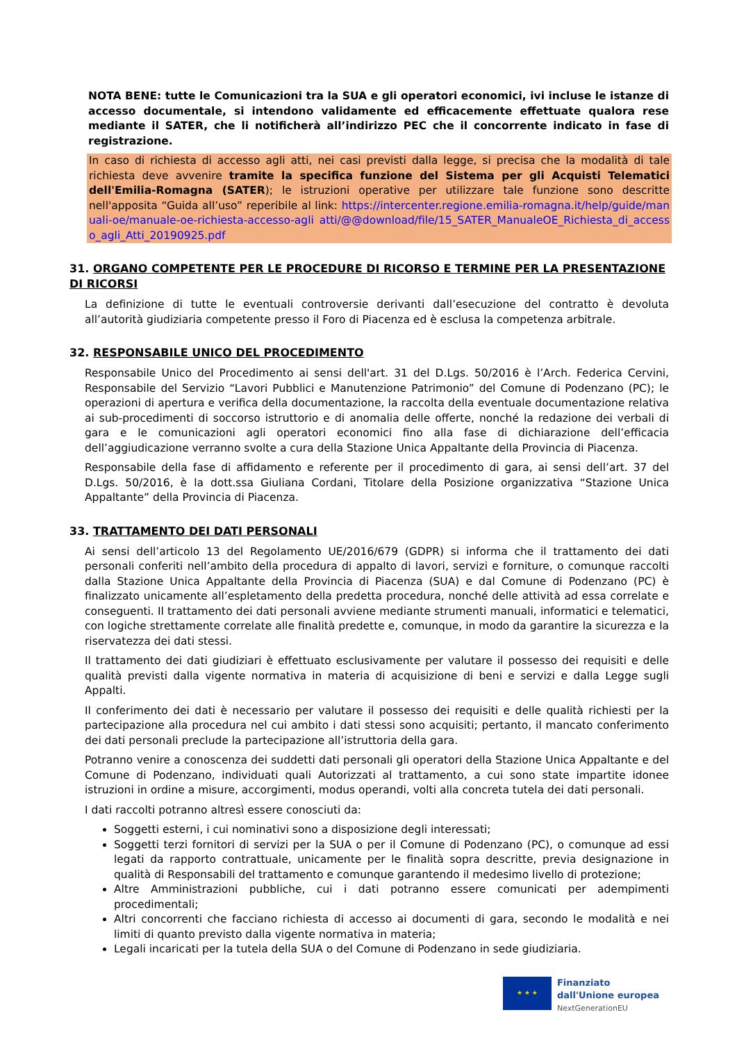NOTA BENE: tutte le Comunicazioni tra la SUA e gli operatori economici, ivi incluse le istanze di accesso documentale, si intendono validamente ed efficacemente effettuate qualora rese mediante il SATER, che li notificherà all’indirizzo PEC che il concorrente indicato in fase di registrazione.
In caso di richiesta di accesso agli atti, nei casi previsti dalla legge, si precisa che la modalità di tale richiesta deve avvenire tramite la specifica funzione del Sistema per gli Acquisti Telematici dell'Emilia-Romagna (SATER); le istruzioni operative per utilizzare tale funzione sono descritte nell'apposita “Guida all’uso” reperibile al link: https://intercenter.regione.emilia-romagna.it/help/guide/manuali-oe/manuale-oe-richiesta-accesso-agli atti/@@download/file/15_SATER_ManualeOE_Richiesta_di_accesso_agli_Atti_20190925.pdf
31. ORGANO COMPETENTE PER LE PROCEDURE DI RICORSO E TERMINE PER LA PRESENTAZIONE DI RICORSI
La definizione di tutte le eventuali controversie derivanti dall’esecuzione del contratto è devoluta all’autorità giudiziaria competente presso il Foro di Piacenza ed è esclusa la competenza arbitrale.
32. RESPONSABILE UNICO DEL PROCEDIMENTO
Responsabile Unico del Procedimento ai sensi dell'art. 31 del D.Lgs. 50/2016 è l’Arch. Federica Cervini, Responsabile del Servizio “Lavori Pubblici e Manutenzione Patrimonio” del Comune di Podenzano (PC); le operazioni di apertura e verifica della documentazione, la raccolta della eventuale documentazione relativa ai sub-procedimenti di soccorso istruttorio e di anomalia delle offerte, nonché la redazione dei verbali di gara e le comunicazioni agli operatori economici fino alla fase di dichiarazione dell’efficacia dell’aggiudicazione verranno svolte a cura della Stazione Unica Appaltante della Provincia di Piacenza.
Responsabile della fase di affidamento e referente per il procedimento di gara, ai sensi dell’art. 37 del D.Lgs. 50/2016, è la dott.ssa Giuliana Cordani, Titolare della Posizione organizzativa “Stazione Unica Appaltante” della Provincia di Piacenza.
33. TRATTAMENTO DEI DATI PERSONALI
Ai sensi dell’articolo 13 del Regolamento UE/2016/679 (GDPR) si informa che il trattamento dei dati personali conferiti nell’ambito della procedura di appalto di lavori, servizi e forniture, o comunque raccolti dalla Stazione Unica Appaltante della Provincia di Piacenza (SUA) e dal Comune di Podenzano (PC) è finalizzato unicamente all’espletamento della predetta procedura, nonché delle attività ad essa correlate e conseguenti. Il trattamento dei dati personali avviene mediante strumenti manuali, informatici e telematici, con logiche strettamente correlate alle finalità predette e, comunque, in modo da garantire la sicurezza e la riservatezza dei dati stessi.
Il trattamento dei dati giudiziari è effettuato esclusivamente per valutare il possesso dei requisiti e delle qualità previsti dalla vigente normativa in materia di acquisizione di beni e servizi e dalla Legge sugli Appalti.
Il conferimento dei dati è necessario per valutare il possesso dei requisiti e delle qualità richiesti per la partecipazione alla procedura nel cui ambito i dati stessi sono acquisiti; pertanto, il mancato conferimento dei dati personali preclude la partecipazione all’istruttoria della gara.
Potranno venire a conoscenza dei suddetti dati personali gli operatori della Stazione Unica Appaltante e del Comune di Podenzano, individuati quali Autorizzati al trattamento, a cui sono state impartite idonee istruzioni in ordine a misure, accorgimenti, modus operandi, volti alla concreta tutela dei dati personali.
I dati raccolti potranno altresì essere conosciuti da:
Soggetti esterni, i cui nominativi sono a disposizione degli interessati;
Soggetti terzi fornitori di servizi per la SUA o per il Comune di Podenzano (PC), o comunque ad essi legati da rapporto contrattuale, unicamente per le finalità sopra descritte, previa designazione in qualità di Responsabili del trattamento e comunque garantendo il medesimo livello di protezione;
Altre Amministrazioni pubbliche, cui i dati potranno essere comunicati per adempimenti procedimentali;
Altri concorrenti che facciano richiesta di accesso ai documenti di gara, secondo le modalità e nei limiti di quanto previsto dalla vigente normativa in materia;
Legali incaricati per la tutela della SUA o del Comune di Podenzano in sede giudiziaria.
★ ★ ★
Finanziato
dall'Unione europea
NextGenerationEU